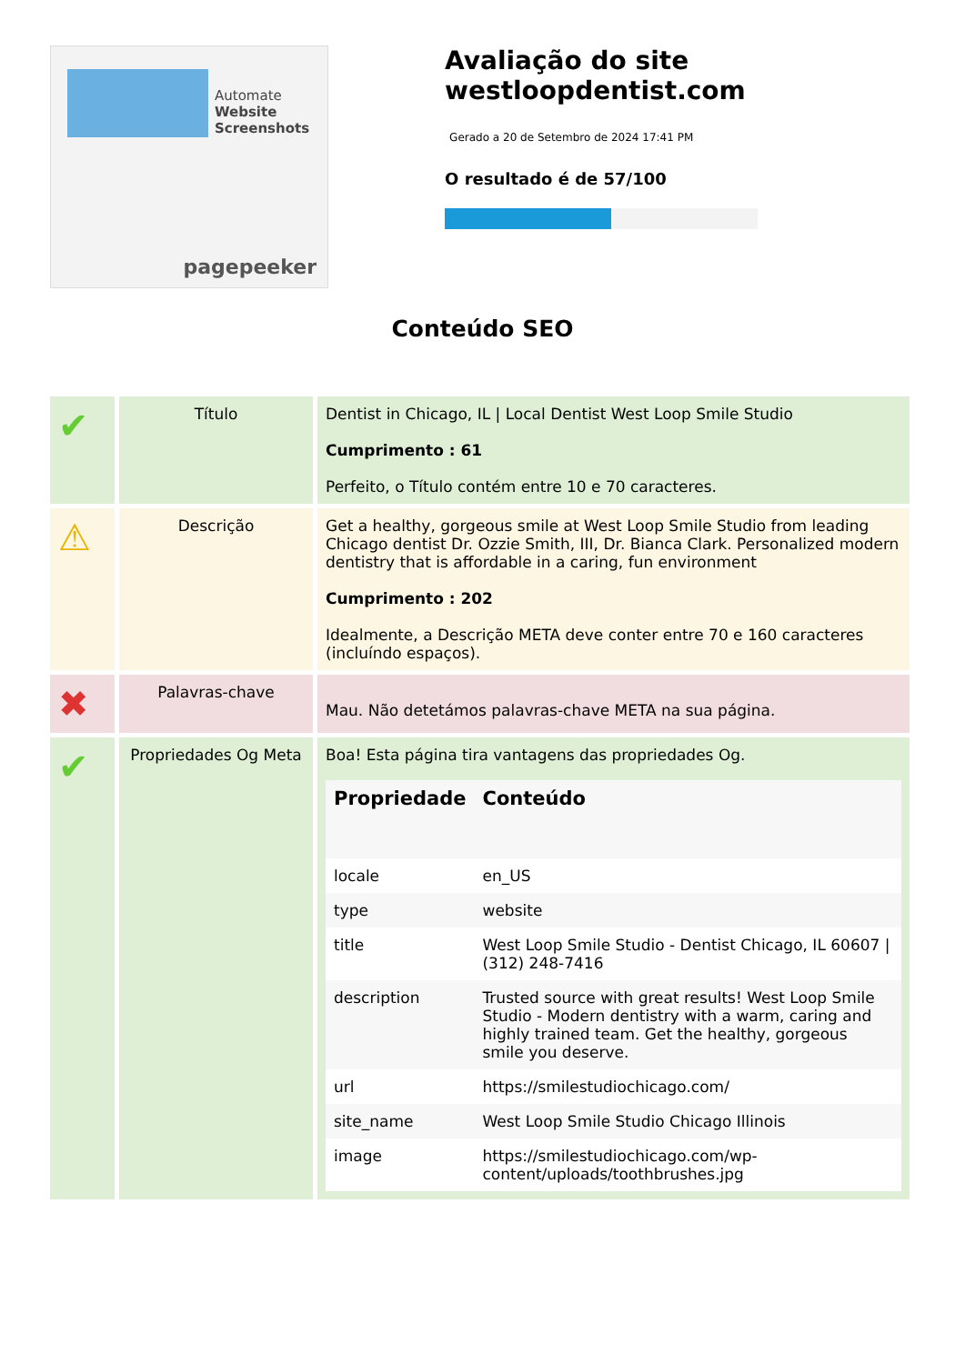Automate
Website Screenshots
pagepeeker
Avaliação do site westloopdentist.com
Gerado a 20 de Setembro de 2024 17:41 PM
O resultado é de 57/100
Conteúdo SEO
| ✔ | Título | Dentist in Chicago, IL / Local Dentist West Loop Smile Studio Cumprimento : 61 Perfeito, o Título contém entre 10 e 70 caracteres. |
| ⚠ | Descrição | Get a healthy, gorgeous smile at West Loop Smile Studio from leading Chicago dentist Dr. Ozzie Smith, III, Dr. Bianca Clark. Personalized modern dentistry that is affordable in a caring, fun environment Cumprimento : 202 Idealmente, a Descrição META deve conter entre 70 e 160 caracteres (incluíndo espaços). |
| ✖ | Palavras-chave | Mau. Não detetámos palavras-chave META na sua página. |
| ✔ | Propriedades Og Meta | Boa! Esta página tira vantagens das propriedades Og. / Propriedade / Conteúdo / / --- / --- / / locale / en_US / / type / website / / title / West Loop Smile Studio - Dentist Chicago, IL 60607 / (312) 248-7416 / / description / Trusted source with great results! West Loop Smile Studio - Modern dentistry with a warm, caring and highly trained team. Get the healthy, gorgeous smile you deserve. / / url / https://smilestudiochicago.com/ / / site_name / West Loop Smile Studio Chicago Illinois / / image / https://smilestudiochicago.com/wp-content/uploads/toothbrushes.jpg / |